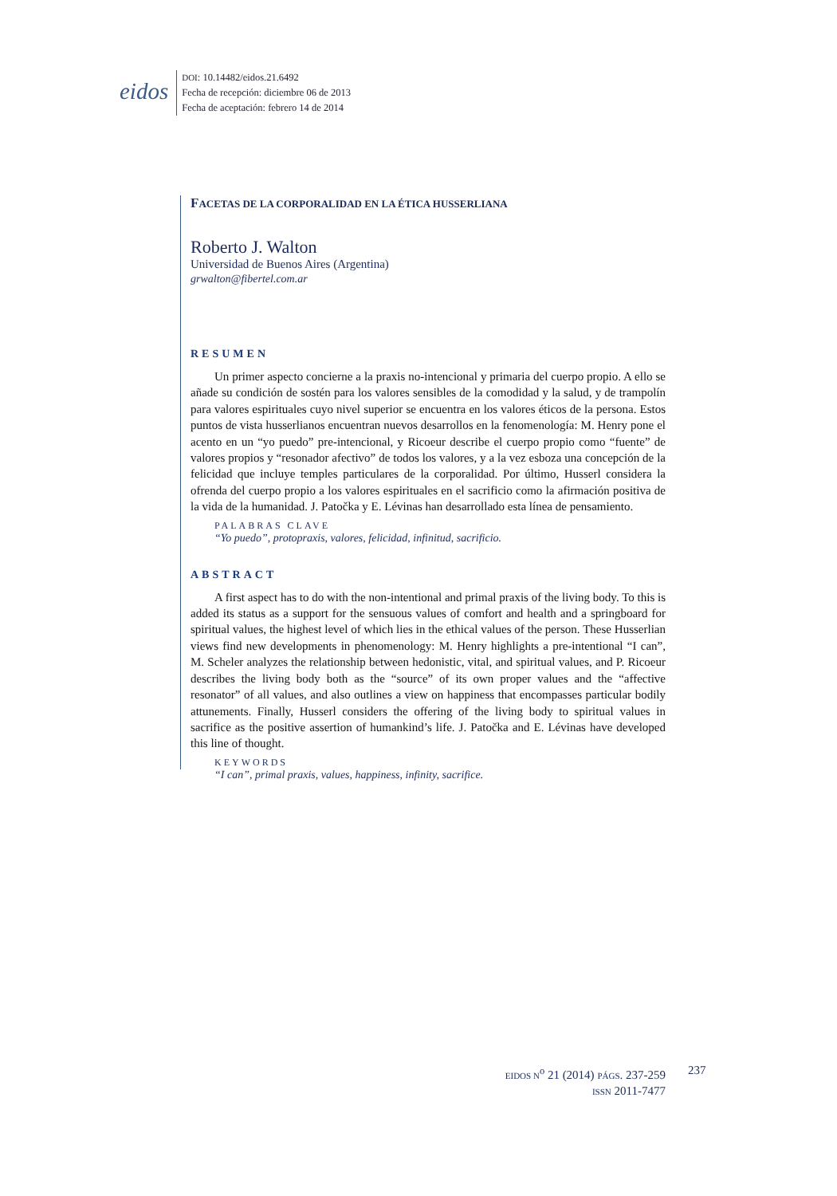eidos
DOI: 10.14482/eidos.21.6492
Fecha de recepción: diciembre 06 de 2013
Fecha de aceptación: febrero 14 de 2014
FACETAS DE LA CORPORALIDAD EN LA ÉTICA HUSSERLIANA
Roberto J. Walton
Universidad de Buenos Aires (Argentina)
grwalton@fibertel.com.ar
RESUMEN
Un primer aspecto concierne a la praxis no-intencional y primaria del cuerpo propio. A ello se añade su condición de sostén para los valores sensibles de la comodidad y la salud, y de trampolín para valores espirituales cuyo nivel superior se encuentra en los valores éticos de la persona. Estos puntos de vista husserlianos encuentran nuevos desarrollos en la fenomenología: M. Henry pone el acento en un “yo puedo” pre-intencional, y Ricoeur describe el cuerpo propio como “fuente” de valores propios y “resonador afectivo” de todos los valores, y a la vez esboza una concepción de la felicidad que incluye temples particulares de la corporalidad. Por último, Husserl considera la ofrenda del cuerpo propio a los valores espirituales en el sacrificio como la afirmación positiva de la vida de la humanidad. J. Patočka y E. Lévinas han desarrollado esta línea de pensamiento.
PALABRAS CLAVE
“Yo puedo”, protopraxis, valores, felicidad, infinitud, sacrificio.
ABSTRACT
A first aspect has to do with the non-intentional and primal praxis of the living body. To this is added its status as a support for the sensuous values of comfort and health and a springboard for spiritual values, the highest level of which lies in the ethical values of the person. These Husserlian views find new developments in phenomenology: M. Henry highlights a pre-intentional “I can”, M. Scheler analyzes the relationship between hedonistic, vital, and spiritual values, and P. Ricoeur describes the living body both as the “source” of its own proper values and the “affective resonator” of all values, and also outlines a view on happiness that encompasses particular bodily attunements. Finally, Husserl considers the offering of the living body to spiritual values in sacrifice as the positive assertion of humankind’s life. J. Patočka and E. Lévinas have developed this line of thought.
KEYWORDS
“I can”, primal praxis, values, happiness, infinity, sacrifice.
EIDOS N<sup>o</sup> 21 (2014) PÁGS. 237-259
ISSN 2011-7477
237